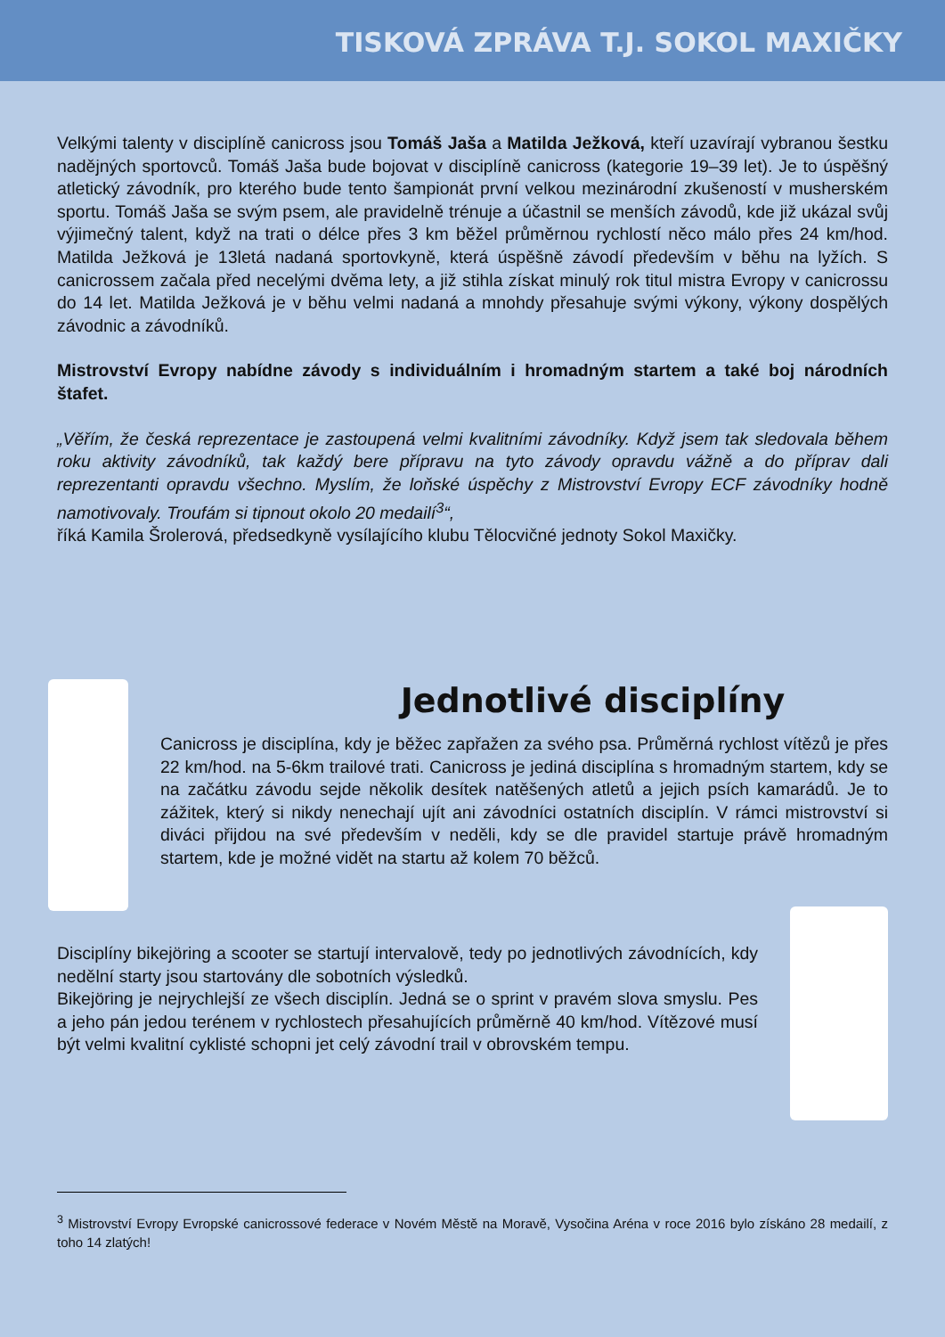TISKOVÁ ZPRÁVA T.J. SOKOL MAXIČKY
Velkými talenty v disciplíně canicross jsou Tomáš Jaša a Matilda Ježková, kteří uzavírají vybranou šestku nadějných sportovců. Tomáš Jaša bude bojovat v disciplíně canicross (kategorie 19–39 let). Je to úspěšný atletický závodník, pro kterého bude tento šampionát první velkou mezinárodní zkušeností v musherském sportu. Tomáš Jaša se svým psem, ale pravidelně trénuje a účastnil se menších závodů, kde již ukázal svůj výjimečný talent, když na trati o délce přes 3 km běžel průměrnou rychlostí něco málo přes 24 km/hod. Matilda Ježková je 13letá nadaná sportovkyně, která úspěšně závodí především v běhu na lyžích. S canicrossem začala před necelými dvěma lety, a již stihla získat minulý rok titul mistra Evropy v canicrossu do 14 let. Matilda Ježková je v běhu velmi nadaná a mnohdy přesahuje svými výkony, výkony dospělých závodnic a závodníků.
Mistrovství Evropy nabídne závody s individuálním i hromadným startem a také boj národních štafet.
„Věřím, že česká reprezentace je zastoupená velmi kvalitními závodníky. Když jsem tak sledovala během roku aktivity závodníků, tak každý bere přípravu na tyto závody opravdu vážně a do příprav dali reprezentanti opravdu všechno. Myslím, že loňské úspěchy z Mistrovství Evropy ECF závodníky hodně namotivovaly. Troufám si tipnout okolo 20 medailí<sup>3</sup>“,
říká Kamila Šrolerová, předsedkyně vysílajícího klubu Tělocvičné jednoty Sokol Maxičky.
Jednotlivé disciplíny
Canicross je disciplína, kdy je běžec zapřažen za svého psa. Průměrná rychlost vítězů je přes 22 km/hod. na 5-6km trailové trati. Canicross je jediná disciplína s hromadným startem, kdy se na začátku závodu sejde několik desítek natěšených atletů a jejich psích kamarádů. Je to zážitek, který si nikdy nenechají ujít ani závodníci ostatních disciplín. V rámci mistrovství si diváci přijdou na své především v neděli, kdy se dle pravidel startuje právě hromadným startem, kde je možné vidět na startu až kolem 70 běžců.
Disciplíny bikejöring a scooter se startují intervalově, tedy po jednotlivých závodnících, kdy nedělní starty jsou startovány dle sobotních výsledků.
Bikejöring je nejrychlejší ze všech disciplín. Jedná se o sprint v pravém slova smyslu. Pes a jeho pán jedou terénem v rychlostech přesahujících průměrně 40 km/hod. Vítězové musí být velmi kvalitní cyklisté schopni jet celý závodní trail v obrovském tempu.
<sup>3</sup> Mistrovství Evropy Evropské canicrossové federace v Novém Městě na Moravě, Vysočina Aréna v roce 2016 bylo získáno 28 medailí, z toho 14 zlatých!